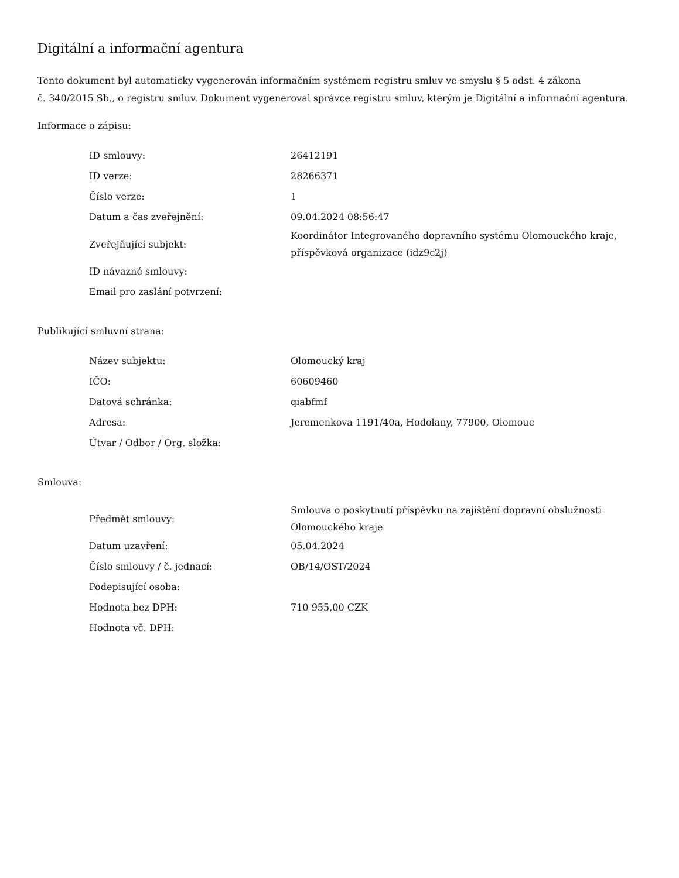Digitální a informační agentura
Tento dokument byl automaticky vygenerován informačním systémem registru smluv ve smyslu § 5 odst. 4 zákona
č. 340/2015 Sb., o registru smluv. Dokument vygeneroval správce registru smluv, kterým je Digitální a informační agentura.
Informace o zápisu:
| ID smlouvy: | 26412191 |
| ID verze: | 28266371 |
| Číslo verze: | 1 |
| Datum a čas zveřejnění: | 09.04.2024 08:56:47 |
| Zveřejňující subjekt: | Koordinátor Integrovaného dopravního systému Olomouckého kraje, příspěvková organizace (idz9c2j) |
| ID návazné smlouvy: | |
| Email pro zaslání potvrzení: | |
Publikující smluvní strana:
| Název subjektu: | Olomoucký kraj |
| IČO: | 60609460 |
| Datová schránka: | qiabfmf |
| Adresa: | Jeremenkova 1191/40a, Hodolany, 77900, Olomouc |
| Útvar / Odbor / Org. složka: | |
Smlouva:
| Předmět smlouvy: | Smlouva o poskytnutí příspěvku na zajištění dopravní obslužnosti Olomouckého kraje |
| Datum uzavření: | 05.04.2024 |
| Číslo smlouvy / č. jednací: | OB/14/OST/2024 |
| Podepisující osoba: | |
| Hodnota bez DPH: | 710 955,00 CZK |
| Hodnota vč. DPH: | |